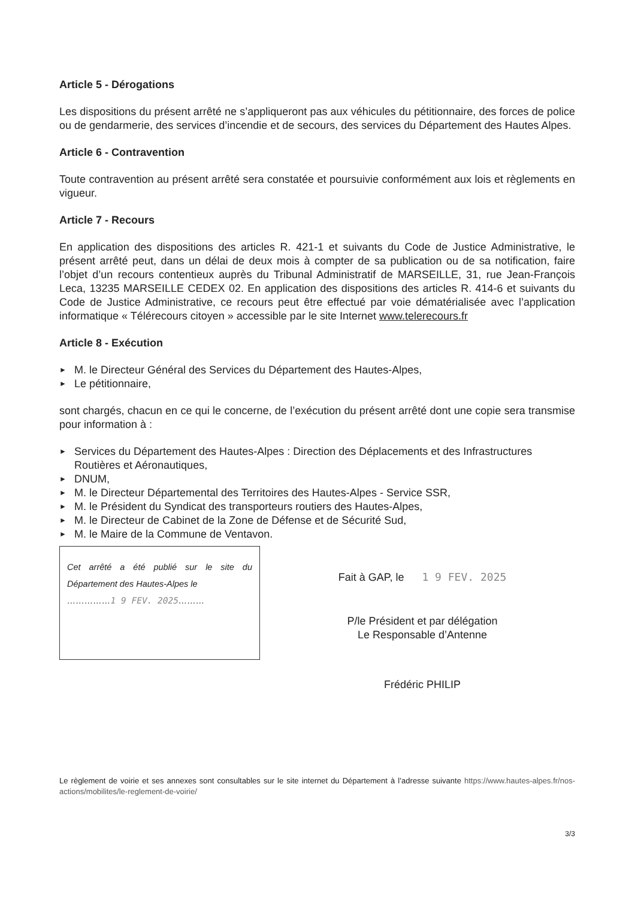Article 5 - Dérogations
Les dispositions du présent arrêté ne s’appliqueront pas aux véhicules du pétitionnaire, des forces de police ou de gendarmerie, des services d’incendie et de secours, des services du Département des Hautes Alpes.
Article 6 - Contravention
Toute contravention au présent arrêté sera constatée et poursuivie conformément aux lois et règlements en vigueur.
Article 7 - Recours
En application des dispositions des articles R. 421-1 et suivants du Code de Justice Administrative, le présent arrêté peut, dans un délai de deux mois à compter de sa publication ou de sa notification, faire l’objet d’un recours contentieux auprès du Tribunal Administratif de MARSEILLE, 31, rue Jean-François Leca, 13235 MARSEILLE CEDEX 02. En application des dispositions des articles R. 414-6 et suivants du Code de Justice Administrative, ce recours peut être effectué par voie dématérialisée avec l’application informatique « Télérecours citoyen » accessible par le site Internet www.telerecours.fr
Article 8 - Exécution
► M. le Directeur Général des Services du Département des Hautes-Alpes,
► Le pétitionnaire,
sont chargés, chacun en ce qui le concerne, de l’exécution du présent arrêté dont une copie sera transmise pour information à :
► Services du Département des Hautes-Alpes : Direction des Déplacements et des Infrastructures Routières et Aéronautiques,
► DNUM,
► M. le Directeur Départemental des Territoires des Hautes-Alpes - Service SSR,
► M. le Président du Syndicat des transporteurs routiers des Hautes-Alpes,
► M. le Directeur de Cabinet de la Zone de Défense et de Sécurité Sud,
► M. le Maire de la Commune de Ventavon.
Cet arrêté a été publié sur le site du Département des Hautes-Alpes le
……………1 9 FEV. 2025………
Fait à GAP, le 1 9 FEV. 2025
P/le Président et par délégation
Le Responsable d’Antenne
Frédéric PHILIP
Le règlement de voirie et ses annexes sont consultables sur le site internet du Département à l’adresse suivante https://www.hautes-alpes.fr/nos-actions/mobilites/le-reglement-de-voirie/
3/3